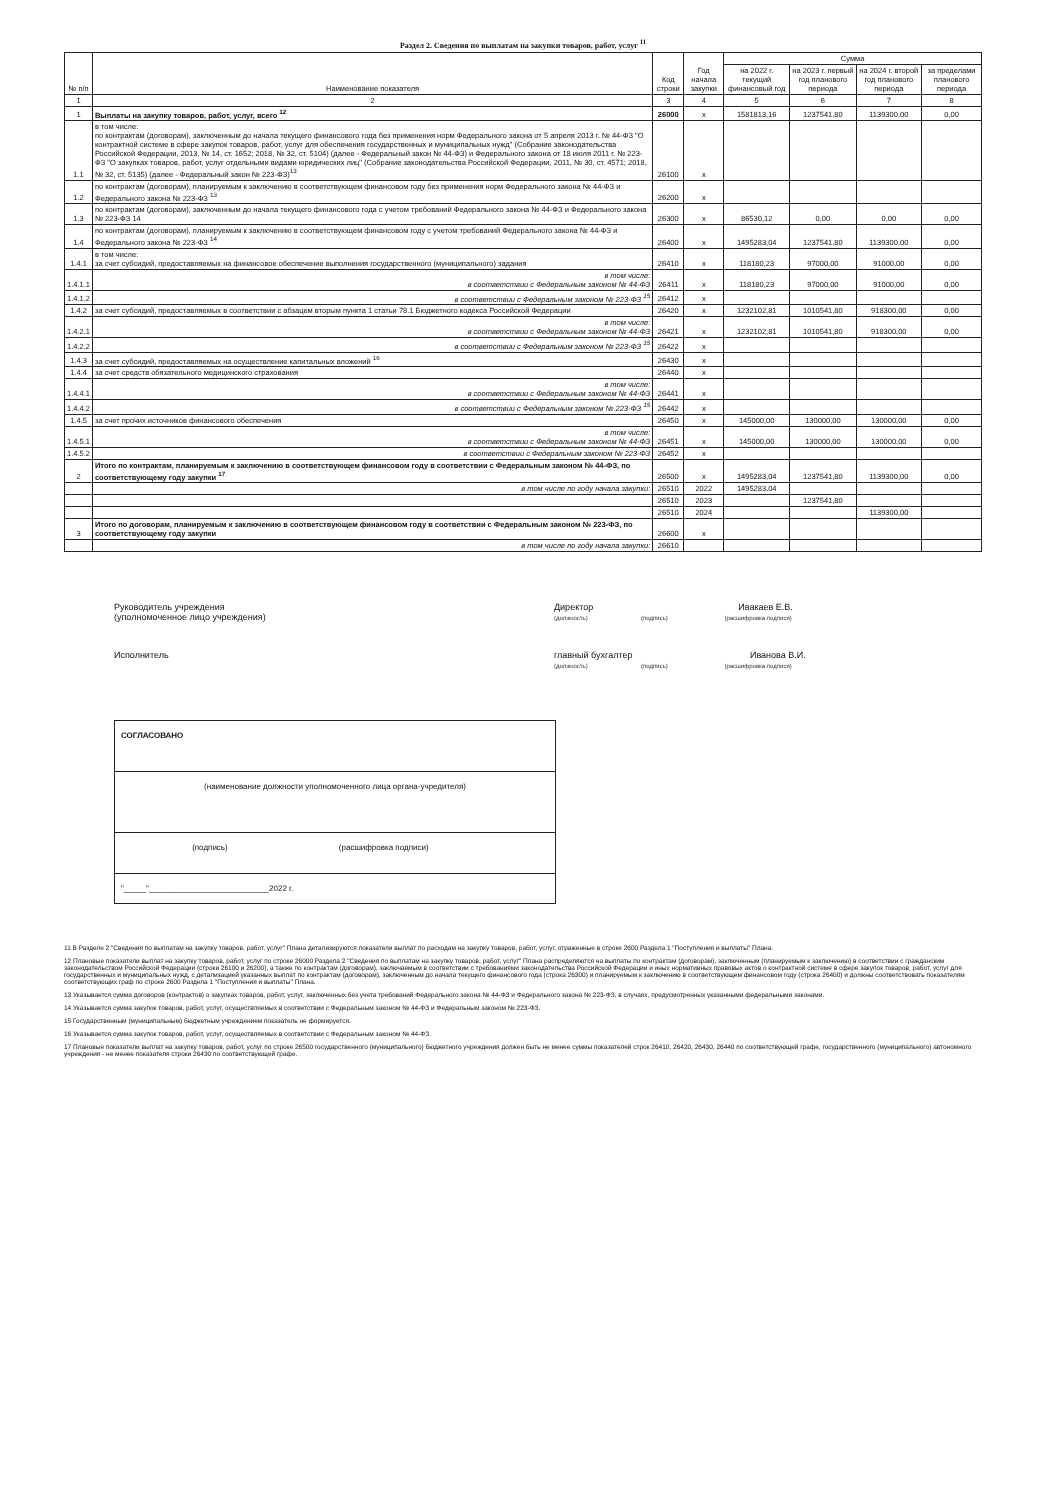Раздел 2. Сведения по выплатам на закупки товаров, работ, услуг <sup>11</sup>
| № п/п | Наименование показателя | Код строки | Год начала закупки | Сумма | | | |
| --- | --- | --- | --- | --- | --- | --- | --- |
| | | | | на 2022 г. текущий финансовый год | на 2023 г. первый год планового периода | на 2024 г. второй год планового периода | за пределами планового периода |
| 1 | 2 | 3 | 4 | 5 | 6 | 7 | 8 |
| 1 | Выплаты на закупку товаров, работ, услуг, всего <sup>12</sup> | 26000 | х | 1581813,16 | 1237541,80 | 1139300,00 | 0,00 |
| 1.1 | в том числе: по контрактам (договорам), заключенным до начала текущего финансового года без применения норм Федерального закона от 5 апреля 2013 г. № 44-ФЗ "О контрактной системе в сфере закупок товаров, работ, услуг для обеспечения государственных и муниципальных нужд" (Собрание законодательства Российской Федерации, 2013, № 14, ст. 1652; 2018, № 32, ст. 5104) (далее - Федеральный закон № 44-ФЗ) и Федерального закона от 18 июля 2011 г. № 223-ФЗ "О закупках товаров, работ, услуг отдельными видами юридических лиц" (Собрание законодательства Российской Федерации, 2011, № 30, ст. 4571; 2018, № 32, ст. 5135) (далее - Федеральный закон № 223-ФЗ)<sup>13</sup> | 26100 | х | | | | |
| 1.2 | по контрактам (договорам), планируемым к заключению в соответствующем финансовом году без применения норм Федерального закона № 44-ФЗ и Федерального закона № 223-ФЗ <sup>13</sup> | 26200 | х | | | | |
| 1.3 | по контрактам (договорам), заключенным до начала текущего финансового года с учетом требований Федерального закона № 44-ФЗ и Федерального закона № 223-ФЗ 14 | 26300 | х | 86530,12 | 0,00 | 0,00 | 0,00 |
| 1.4 | по контрактам (договорам), планируемым к заключению в соответствующем финансовом году с учетом требований Федерального закона № 44-ФЗ и Федерального закона № 223-ФЗ <sup>14</sup> | 26400 | х | 1495283,04 | 1237541,80 | 1139300,00 | 0,00 |
| 1.4.1 | в том числе: за счет субсидий, предоставляемых на финансовое обеспечение выполнения государственного (муниципального) задания | 26410 | х | 118180,23 | 97000,00 | 91000,00 | 0,00 |
| 1.4.1.1 | в том числе: в соответствии с Федеральным законом № 44-ФЗ | 26411 | х | 118180,23 | 97000,00 | 91000,00 | 0,00 |
| 1.4.1.2 | в соответствии с Федеральным законом № 223-ФЗ <sup>15</sup> | 26412 | х | | | | |
| 1.4.2 | за счет субсидий, предоставляемых в соответствии с абзацем вторым пункта 1 статьи 78.1 Бюджетного кодекса Российской Федерации | 26420 | х | 1232102,81 | 1010541,80 | 918300,00 | 0,00 |
| 1.4.2.1 | в том числе: в соответствии с Федеральным законом № 44-ФЗ | 26421 | х | 1232102,81 | 1010541,80 | 918300,00 | 0,00 |
| 1.4.2.2 | в соответствии с Федеральным законом № 223-ФЗ <sup>15</sup> | 26422 | х | | | | |
| 1.4.3 | за счет субсидий, предоставляемых на осуществление капитальных вложений <sup>16</sup> | 26430 | х | | | | |
| 1.4.4 | за счет средств обязательного медицинского страхования | 26440 | х | | | | |
| 1.4.4.1 | в том числе: в соответствии с Федеральным законом № 44-ФЗ | 26441 | х | | | | |
| 1.4.4.2 | в соответствии с Федеральным законом № 223-ФЗ <sup>15</sup> | 26442 | х | | | | |
| 1.4.5 | за счет прочих источников финансового обеспечения | 26450 | х | 145000,00 | 130000,00 | 130000,00 | 0,00 |
| 1.4.5.1 | в том числе: в соответствии с Федеральным законом № 44-ФЗ | 26451 | х | 145000,00 | 130000,00 | 130000,00 | 0,00 |
| 1.4.5.2 | в соответствии с Федеральным законом № 223-ФЗ | 26452 | х | | | | |
| 2 | Итого по контрактам, планируемым к заключению в соответствующем финансовом году в соответствии с Федеральным законом № 44-ФЗ, по соответствующему году закупки <sup>17</sup> | 26500 | х | 1495283,04 | 1237541,80 | 1139300,00 | 0,00 |
| | в том числе по году начала закупки: | 26510 | 2022 | 1495283,04 | | | |
| | | 26510 | 2023 | | 1237541,80 | | |
| | | 26510 | 2024 | | | 1139300,00 | |
| 3 | Итого по договорам, планируемым к заключению в соответствующем финансовом году в соответствии с Федеральным законом № 223-ФЗ, по соответствующему году закупки | 26600 | х | | | | |
| | в том числе по году начала закупки: | 26610 | | | | | |
Руководитель учреждения
(уполномоченное лицо учреждения)
Директор Ивакаев Е.В.
(должность) (подпись) (расшифровка подписи)
Исполнитель главный бухгалтер Иванова В.И.
(должность) (подпись) (расшифровка подписи)
СОГЛАСОВАНО
(наименование должности уполномоченного лица органа-учредителя)
(подпись) (расшифровка подписи)
"_____"___________________________2022 г.
11 В Разделе 2 "Сведения по выплатам на закупку товаров, работ, услуг" Плана детализируются показатели выплат по расходам на закупку товаров, работ, услуг, отраженные в строке 2600 Раздела 1 "Поступления и выплаты" Плана.
12 Плановые показатели выплат на закупку товаров, работ, услуг по строке 26000 Раздела 2 "Сведения по выплатам на закупку товаров, работ, услуг" Плана распределяются на выплаты по контрактам (договорам), заключенным (планируемым к заключению) в соответствии с гражданским законодательством Российской Федерации (строки 26100 и 26200), а также по контрактам (договорам), заключаемым в соответствии с требованиями законодательства Российской Федерации и иных нормативных правовых актов о контрактной системе в сфере закупок товаров, работ, услуг для государственных и муниципальных нужд, с детализацией указанных выплат по контрактам (договорам), заключенным до начала текущего финансового года (строка 26300) и планируемым к заключению в соответствующем финансовом году (строка 26400) и должны соответствовать показателям соответствующих граф по строке 2600 Раздела 1 "Поступления и выплаты" Плана.
13 Указывается сумма договоров (контрактов) о закупках товаров, работ, услуг, заключенных без учета требований Федерального закона № 44-ФЗ и Федерального закона № 223-ФЗ, в случаях, предусмотренных указанными федеральными законами.
14 Указывается сумма закупок товаров, работ, услуг, осуществляемых в соответствии с Федеральным законом № 44-ФЗ и Федеральным законом № 223-ФЗ.
15 Государственным (муниципальным) бюджетным учреждением показатель не формируется.
16 Указывается сумма закупок товаров, работ, услуг, осуществляемых в соответствии с Федеральным законом № 44-ФЗ.
17 Плановые показатели выплат на закупку товаров, работ, услуг по строке 26500 государственного (муниципального) бюджетного учреждения должен быть не менее суммы показателей строк 26410, 26420, 26430, 26440 по соответствующей графе, государственного (муниципального) автономного учреждения - не менее показателя строки 26430 по соответствующей графе.